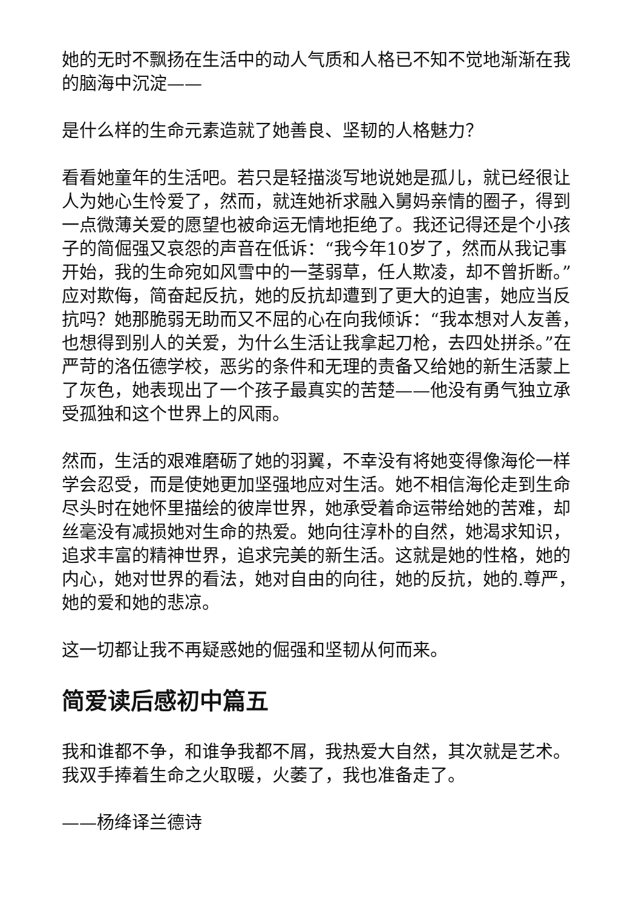她的无时不飘扬在生活中的动人气质和人格已不知不觉地渐渐在我的脑海中沉淀——
是什么样的生命元素造就了她善良、坚韧的人格魅力？
看看她童年的生活吧。若只是轻描淡写地说她是孤儿，就已经很让人为她心生怜爱了，然而，就连她祈求融入舅妈亲情的圈子，得到一点微薄关爱的愿望也被命运无情地拒绝了。我还记得还是个小孩子的简倔强又哀怨的声音在低诉：“我今年10岁了，然而从我记事开始，我的生命宛如风雪中的一茎弱草，任人欺凌，却不曾折断。”应对欺侮，简奋起反抗，她的反抗却遭到了更大的迫害，她应当反抗吗？她那脆弱无助而又不屈的心在向我倾诉：“我本想对人友善，也想得到别人的关爱，为什么生活让我拿起刀枪，去四处拼杀。”在严苛的洛伍德学校，恶劣的条件和无理的责备又给她的新生活蒙上了灰色，她表现出了一个孩子最真实的苦楚——他没有勇气独立承受孤独和这个世界上的风雨。
然而，生活的艰难磨砺了她的羽翼，不幸没有将她变得像海伦一样学会忍受，而是使她更加坚强地应对生活。她不相信海伦走到生命尽头时在她怀里描绘的彼岸世界，她承受着命运带给她的苦难，却丝毫没有减损她对生命的热爱。她向往淳朴的自然，她渴求知识，追求丰富的精神世界，追求完美的新生活。这就是她的性格，她的内心，她对世界的看法，她对自由的向往，她的反抗，她的.尊严，她的爱和她的悲凉。
这一切都让我不再疑惑她的倔强和坚韧从何而来。
简爱读后感初中篇五
我和谁都不争，和谁争我都不屑，我热爱大自然，其次就是艺术。我双手捧着生命之火取暖，火萎了，我也准备走了。
——杨绛译兰德诗